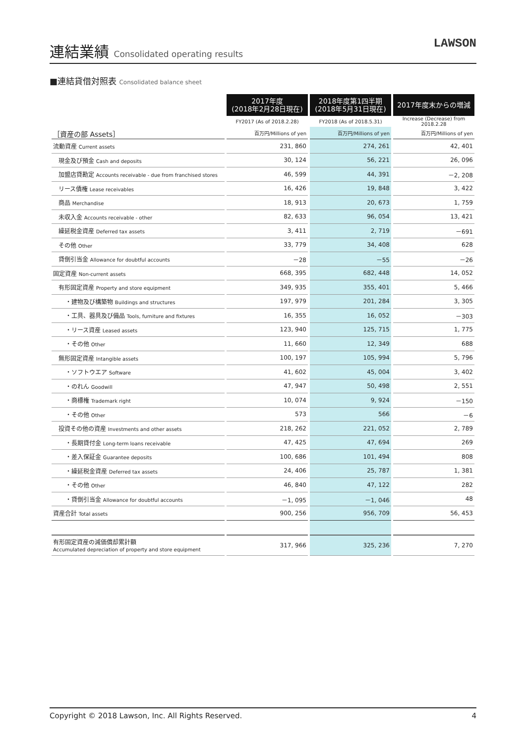連結業績 Consolidated operating results
LAWSON
■連結貸借対照表 Consolidated balance sheet
| | 2017年度 (2018年2月28日現在) | 2018年度第1四半期 (2018年5月31日現在) | 2017年度末からの増減 |
| --- | --- | --- | --- |
| | FY2017 (As of 2018.2.28) | FY2018 (As of 2018.5.31) | Increase (Decrease) from 2018.2.28 |
| ［資産の部 Assets］ | 百万円/Millions of yen | 百万円/Millions of yen | 百万円/Millions of yen |
| 流動資産 Current assets | 231, 860 | 274, 261 | 42, 401 |
| 現金及び預金 Cash and deposits | 30, 124 | 56, 221 | 26, 096 |
| 加盟店貸勘定 Accounts receivable - due from franchised stores | 46, 599 | 44, 391 | －2, 208 |
| リース債権 Lease receivables | 16, 426 | 19, 848 | 3, 422 |
| 商品 Merchandise | 18, 913 | 20, 673 | 1, 759 |
| 未収入金 Accounts receivable - other | 82, 633 | 96, 054 | 13, 421 |
| 繰延税金資産 Deferred tax assets | 3, 411 | 2, 719 | －691 |
| その他 Other | 33, 779 | 34, 408 | 628 |
| 貸倒引当金 Allowance for doubtful accounts | －28 | －55 | －26 |
| 固定資産 Non-current assets | 668, 395 | 682, 448 | 14, 052 |
| 有形固定資産 Property and store equipment | 349, 935 | 355, 401 | 5, 466 |
| ・建物及び構築物 Buildings and structures | 197, 979 | 201, 284 | 3, 305 |
| ・工具、器具及び備品 Tools, furniture and fixtures | 16, 355 | 16, 052 | －303 |
| ・リース資産 Leased assets | 123, 940 | 125, 715 | 1, 775 |
| ・その他 Other | 11, 660 | 12, 349 | 688 |
| 無形固定資産 Intangible assets | 100, 197 | 105, 994 | 5, 796 |
| ・ソフトウエア Software | 41, 602 | 45, 004 | 3, 402 |
| ・のれん Goodwill | 47, 947 | 50, 498 | 2, 551 |
| ・商標権 Trademark right | 10, 074 | 9, 924 | －150 |
| ・その他 Other | 573 | 566 | －6 |
| 投資その他の資産 Investments and other assets | 218, 262 | 221, 052 | 2, 789 |
| ・長期貸付金 Long-term loans receivable | 47, 425 | 47, 694 | 269 |
| ・差入保証金 Guarantee deposits | 100, 686 | 101, 494 | 808 |
| ・繰延税金資産 Deferred tax assets | 24, 406 | 25, 787 | 1, 381 |
| ・その他 Other | 46, 840 | 47, 122 | 282 |
| ・貸倒引当金 Allowance for doubtful accounts | －1, 095 | －1, 046 | 48 |
| 資産合計 Total assets | 900, 256 | 956, 709 | 56, 453 |
| 有形固定資産の減価償却累計額 Accumulated depreciation of property and store equipment | 317, 966 | 325, 236 | 7, 270 |
Copyright © 2018 Lawson, Inc. All Rights Reserved. 4